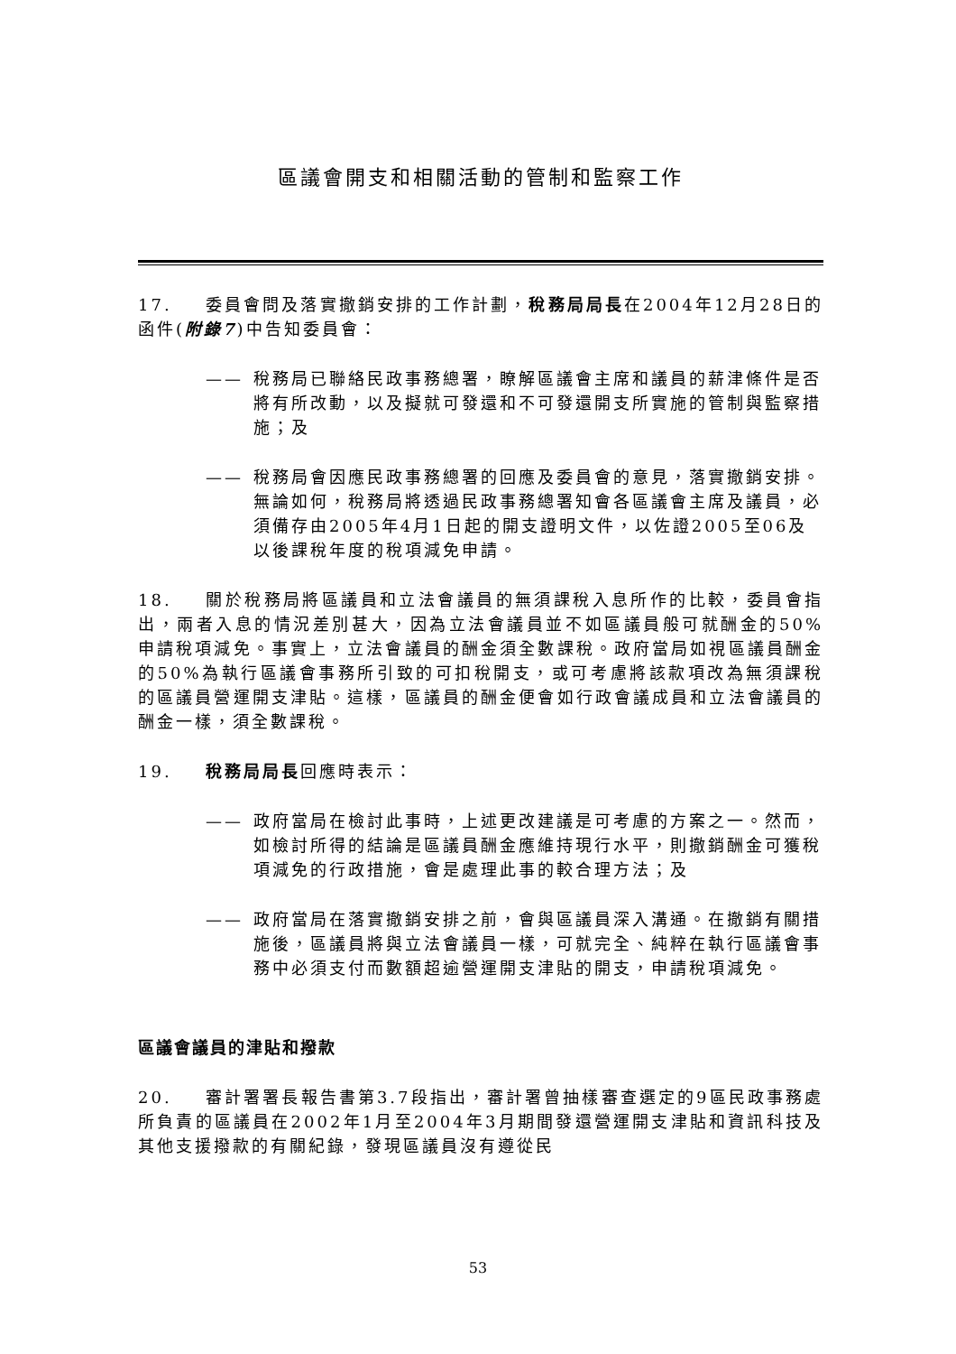區議會開支和相關活動的管制和監察工作
17. 委員會問及落實撤銷安排的工作計劃，稅務局局長在2004年12月28日的函件(附錄7)中告知委員會：
—— 稅務局已聯絡民政事務總署，瞭解區議會主席和議員的薪津條件是否將有所改動，以及擬就可發還和不可發還開支所實施的管制與監察措施；及
—— 稅務局會因應民政事務總署的回應及委員會的意見，落實撤銷安排。無論如何，稅務局將透過民政事務總署知會各區議會主席及議員，必須備存由2005年4月1日起的開支證明文件，以佐證2005至06及以後課稅年度的稅項減免申請。
18. 關於稅務局將區議員和立法會議員的無須課稅入息所作的比較，委員會指出，兩者入息的情況差別甚大，因為立法會議員並不如區議員般可就酬金的50%申請稅項減免。事實上，立法會議員的酬金須全數課稅。政府當局如視區議員酬金的50%為執行區議會事務所引致的可扣稅開支，或可考慮將該款項改為無須課稅的區議員營運開支津貼。這樣，區議員的酬金便會如行政會議成員和立法會議員的酬金一樣，須全數課稅。
19. 稅務局局長回應時表示：
—— 政府當局在檢討此事時，上述更改建議是可考慮的方案之一。然而，如檢討所得的結論是區議員酬金應維持現行水平，則撤銷酬金可獲稅項減免的行政措施，會是處理此事的較合理方法；及
—— 政府當局在落實撤銷安排之前，會與區議員深入溝通。在撤銷有關措施後，區議員將與立法會議員一樣，可就完全、純粹在執行區議會事務中必須支付而數額超逾營運開支津貼的開支，申請稅項減免。
區議會議員的津貼和撥款
20. 審計署署長報告書第3.7段指出，審計署曾抽樣審查選定的9區民政事務處所負責的區議員在2002年1月至2004年3月期間發還營運開支津貼和資訊科技及其他支援撥款的有關紀錄，發現區議員沒有遵從民
53